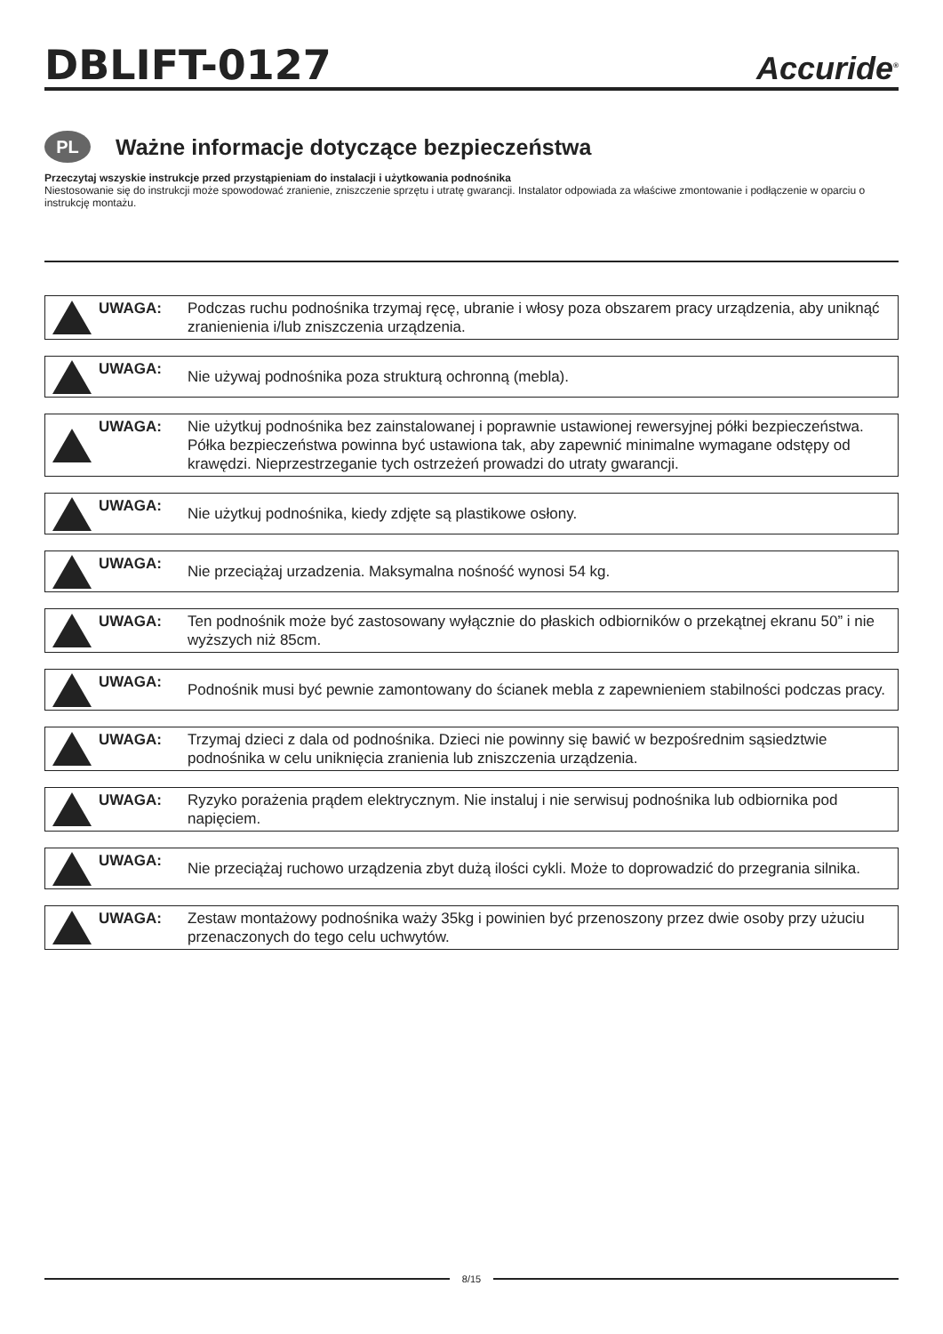DBLIFT-0127
Accuride<sup>®</sup>
PL
Ważne informacje dotyczące bezpieczeństwa
Przeczytaj wszyskie instrukcje przed przystąpieniam do instalacji i użytkowania podnośnika
Niestosowanie się do instrukcji może spowodować zranienie, zniszczenie sprzętu i utratę gwarancji. Instalator odpowiada za właściwe zmontowanie i podłączenie w oparciu o instrukcję montażu.
UWAGA:
Podczas ruchu podnośnika trzymaj ręcę, ubranie i włosy poza obszarem pracy urządzenia, aby uniknąć zranienienia i/lub zniszczenia urządzenia.
UWAGA:
Nie używaj podnośnika poza strukturą ochronną (mebla).
UWAGA:
Nie użytkuj podnośnika bez zainstalowanej i poprawnie ustawionej rewersyjnej półki bezpieczeństwa. Półka bezpieczeństwa powinna być ustawiona tak, aby zapewnić minimalne wymagane odstępy od krawędzi. Nieprzestrzeganie tych ostrzeżeń prowadzi do utraty gwarancji.
UWAGA:
Nie użytkuj podnośnika, kiedy zdjęte są plastikowe osłony.
UWAGA:
Nie przeciążaj urzadzenia. Maksymalna nośność wynosi 54 kg.
UWAGA:
Ten podnośnik może być zastosowany wyłącznie do płaskich odbiorników o przekątnej ekranu 50” i nie wyższych niż 85cm.
UWAGA:
Podnośnik musi być pewnie zamontowany do ścianek mebla z zapewnieniem stabilności podczas pracy.
UWAGA:
Trzymaj dzieci z dala od podnośnika. Dzieci nie powinny się bawić w bezpośrednim sąsiedztwie podnośnika w celu uniknięcia zranienia lub zniszczenia urządzenia.
UWAGA:
Ryzyko porażenia prądem elektrycznym. Nie instaluj i nie serwisuj podnośnika lub odbiornika pod napięciem.
UWAGA:
Nie przeciążaj ruchowo urządzenia zbyt dużą ilości cykli. Może to doprowadzić do przegrania silnika.
UWAGA:
Zestaw montażowy podnośnika waży 35kg i powinien być przenoszony przez dwie osoby przy użuciu przenaczonych do tego celu uchwytów.
8/15